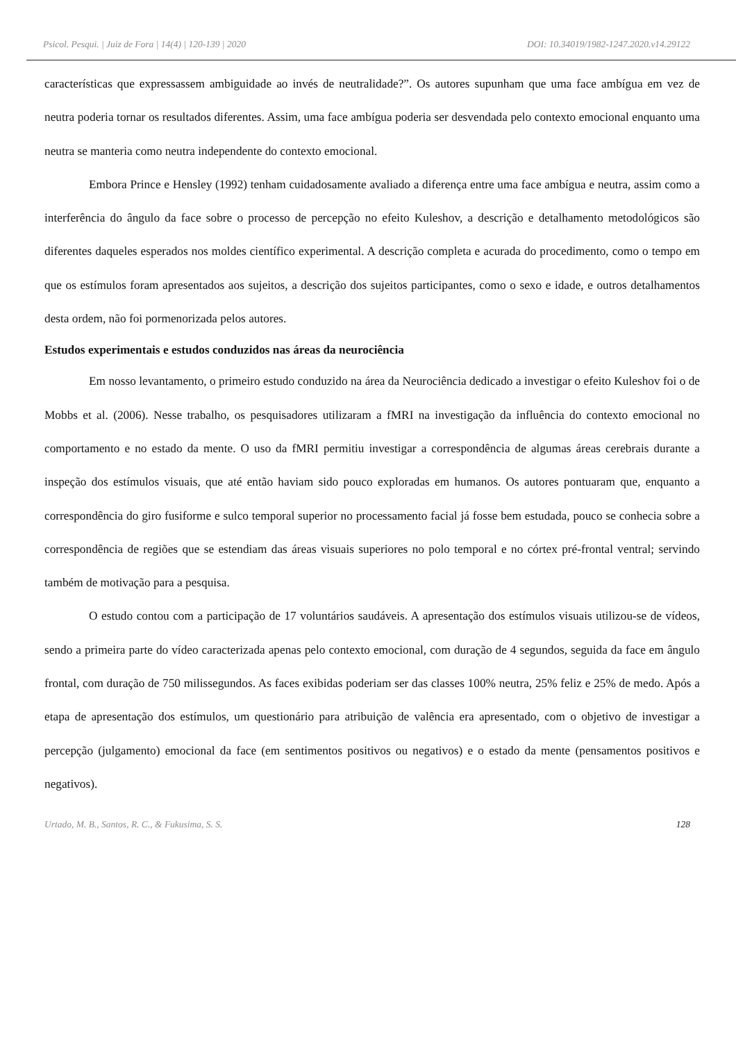Psicol. Pesqui. | Juiz de Fora | 14(4) | 120-139 | 2020 DOI: 10.34019/1982-1247.2020.v14.29122
características que expressassem ambiguidade ao invés de neutralidade?”. Os autores supunham que uma face ambígua em vez de neutra poderia tornar os resultados diferentes. Assim, uma face ambígua poderia ser desvendada pelo contexto emocional enquanto uma neutra se manteria como neutra independente do contexto emocional.
Embora Prince e Hensley (1992) tenham cuidadosamente avaliado a diferença entre uma face ambígua e neutra, assim como a interferência do ângulo da face sobre o processo de percepção no efeito Kuleshov, a descrição e detalhamento metodológicos são diferentes daqueles esperados nos moldes científico experimental. A descrição completa e acurada do procedimento, como o tempo em que os estímulos foram apresentados aos sujeitos, a descrição dos sujeitos participantes, como o sexo e idade, e outros detalhamentos desta ordem, não foi pormenorizada pelos autores.
Estudos experimentais e estudos conduzidos nas áreas da neurociência
Em nosso levantamento, o primeiro estudo conduzido na área da Neurociência dedicado a investigar o efeito Kuleshov foi o de Mobbs et al. (2006). Nesse trabalho, os pesquisadores utilizaram a fMRI na investigação da influência do contexto emocional no comportamento e no estado da mente. O uso da fMRI permitiu investigar a correspondência de algumas áreas cerebrais durante a inspeção dos estímulos visuais, que até então haviam sido pouco exploradas em humanos. Os autores pontuaram que, enquanto a correspondência do giro fusiforme e sulco temporal superior no processamento facial já fosse bem estudada, pouco se conhecia sobre a correspondência de regiões que se estendiam das áreas visuais superiores no polo temporal e no córtex pré-frontal ventral; servindo também de motivação para a pesquisa.
O estudo contou com a participação de 17 voluntários saudáveis. A apresentação dos estímulos visuais utilizou-se de vídeos, sendo a primeira parte do vídeo caracterizada apenas pelo contexto emocional, com duração de 4 segundos, seguida da face em ângulo frontal, com duração de 750 milissegundos. As faces exibidas poderiam ser das classes 100% neutra, 25% feliz e 25% de medo. Após a etapa de apresentação dos estímulos, um questionário para atribuição de valência era apresentado, com o objetivo de investigar a percepção (julgamento) emocional da face (em sentimentos positivos ou negativos) e o estado da mente (pensamentos positivos e negativos).
Urtado, M. B., Santos, R. C., & Fukusima, S. S. 128